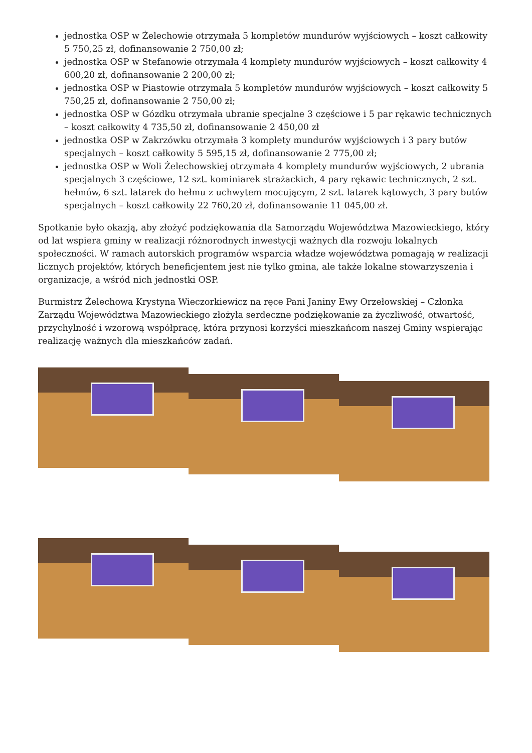jednostka OSP w Żelechowie otrzymała 5 kompletów mundurów wyjściowych – koszt całkowity 5 750,25 zł, dofinansowanie 2 750,00 zł;
jednostka OSP w Stefanowie otrzymała 4 komplety mundurów wyjściowych – koszt całkowity 4 600,20 zł, dofinansowanie 2 200,00 zł;
jednostka OSP w Piastowie otrzymała 5 kompletów mundurów wyjściowych – koszt całkowity 5 750,25 zł, dofinansowanie 2 750,00 zł;
jednostka OSP w Gózdku otrzymała ubranie specjalne 3 częściowe i 5 par rękawic technicznych – koszt całkowity 4 735,50 zł, dofinansowanie 2 450,00 zł
jednostka OSP w Zakrzówku otrzymała 3 komplety mundurów wyjściowych i 3 pary butów specjalnych – koszt całkowity 5 595,15 zł, dofinansowanie 2 775,00 zł;
jednostka OSP w Woli Żelechowskiej otrzymała 4 komplety mundurów wyjściowych, 2 ubrania specjalnych 3 częściowe, 12 szt. kominiarek strażackich, 4 pary rękawic technicznych, 2 szt. hełmów, 6 szt. latarek do hełmu z uchwytem mocującym, 2 szt. latarek kątowych, 3 pary butów specjalnych – koszt całkowity 22 760,20 zł, dofinansowanie 11 045,00 zł.
Spotkanie było okazją, aby złożyć podziękowania dla Samorządu Województwa Mazowieckiego, który od lat wspiera gminy w realizacji różnorodnych inwestycji ważnych dla rozwoju lokalnych społeczności. W ramach autorskich programów wsparcia władze województwa pomagają w realizacji licznych projektów, których beneficjentem jest nie tylko gmina, ale także lokalne stowarzyszenia i organizacje, a wśród nich jednostki OSP.
Burmistrz Żelechowa Krystyna Wieczorkiewicz na ręce Pani Janiny Ewy Orzełowskiej – Członka Zarządu Województwa Mazowieckiego złożyła serdeczne podziękowanie za życzliwość, otwartość, przychylność i wzorową współpracę, która przynosi korzyści mieszkańcom naszej Gminy wspierając realizację ważnych dla mieszkańców zadań.